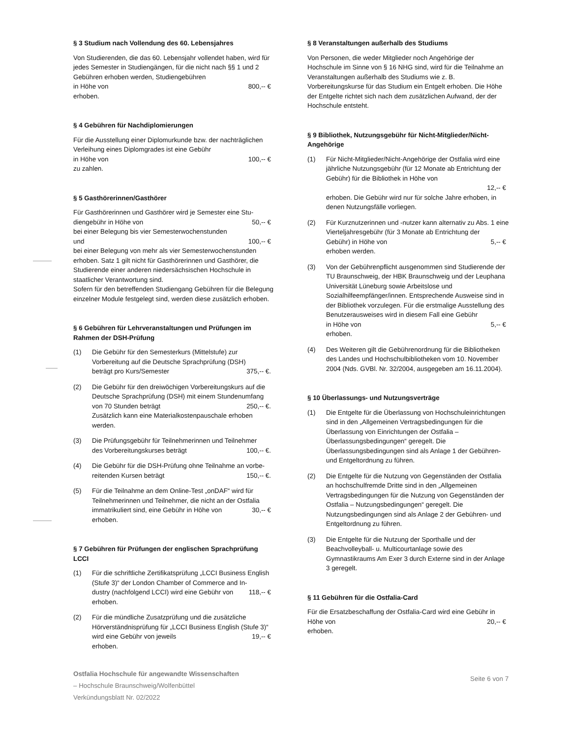§ 3 Studium nach Vollendung des 60. Lebensjahres
Von Studierenden, die das 60. Lebensjahr vollendet haben, wird für jedes Semester in Studiengängen, für die nicht nach §§ 1 und 2 Gebühren erhoben werden, Studiengebühren
in Höhe von 800,-- €
erhoben.
§ 4 Gebühren für Nachdiplomierungen
Für die Ausstellung einer Diplomurkunde bzw. der nachträglichen Verleihung eines Diplomgrades ist eine Gebühr
in Höhe von 100,-- €
zu zahlen.
§ 5 Gasthörerinnen/Gasthörer
Für Gasthörerinnen und Gasthörer wird je Semester eine Stu-
diengebühr in Höhe von 50,-- €
bei einer Belegung bis vier Semesterwochenstunden
und 100,-- €
bei einer Belegung von mehr als vier Semesterwochenstunden erhoben. Satz 1 gilt nicht für Gasthörerinnen und Gasthörer, die Studierende einer anderen niedersächsischen Hochschule in staatlicher Verantwortung sind.
Sofern für den betreffenden Studiengang Gebühren für die Belegung einzelner Module festgelegt sind, werden diese zusätzlich erhoben.
§ 6 Gebühren für Lehrveranstaltungen und Prüfungen im Rahmen der DSH-Prüfung
(1) Die Gebühr für den Semesterkurs (Mittelstufe) zur Vorbereitung auf die Deutsche Sprachprüfung (DSH)
beträgt pro Kurs/Semester 375,-- €.
(2) Die Gebühr für den dreiwöchigen Vorbereitungskurs auf die Deutsche Sprachprüfung (DSH) mit einem Stundenumfang
von 70 Stunden beträgt 250,-- €.
Zusätzlich kann eine Materialkostenpauschale erhoben werden.
(3) Die Prüfungsgebühr für Teilnehmerinnen und Teilnehmer
des Vorbereitungskurses beträgt 100,-- €.
(4) Die Gebühr für die DSH-Prüfung ohne Teilnahme an vorbe-
reitenden Kursen beträgt 150,-- €.
(5) Für die Teilnahme an dem Online-Test „onDAF“ wird für Teilnehmerinnen und Teilnehmer, die nicht an der Ostfalia
immatrikuliert sind, eine Gebühr in Höhe von 30,-- €
erhoben.
§ 7 Gebühren für Prüfungen der englischen Sprachprüfung LCCI
(1) Für die schriftliche Zertifikatsprüfung „LCCI Business English (Stufe 3)“ der London Chamber of Commerce and In-
dustry (nachfolgend LCCI) wird eine Gebühr von 118,-- €
erhoben.
(2) Für die mündliche Zusatzprüfung und die zusätzliche Hörverständnisprüfung für „LCCI Business English (Stufe 3)“wird eine Gebühr von jeweils 19,-- €
erhoben.
§ 8 Veranstaltungen außerhalb des Studiums
Von Personen, die weder Mitglieder noch Angehörige der Hochschule im Sinne von § 16 NHG sind, wird für die Teilnahme an Veranstaltungen außerhalb des Studiums wie z. B. Vorbereitungskurse für das Studium ein Entgelt erhoben. Die Höhe der Entgelte richtet sich nach dem zusätzlichen Aufwand, der der Hochschule entsteht.
§ 9 Bibliothek, Nutzungsgebühr für Nicht-Mitglieder/Nicht-Angehörige
(1) Für Nicht-Mitglieder/Nicht-Angehörige der Ostfalia wird eine jährliche Nutzungsgebühr (für 12 Monate ab Entrichtung der Gebühr) für die Bibliothek in Höhe von
12,-- €
erhoben. Die Gebühr wird nur für solche Jahre erhoben, in denen Nutzungsfälle vorliegen.
(2) Für Kurznutzerinnen und -nutzer kann alternativ zu Abs. 1 eine Vierteljahresgebühr (für 3 Monate ab Entrichtung der
Gebühr) in Höhe von 5,-- €
erhoben werden.
(3) Von der Gebührenpflicht ausgenommen sind Studierende der TU Braunschweig, der HBK Braunschweig und der Leuphana Universität Lüneburg sowie Arbeitslose und Sozialhilfeempfänger/innen. Entsprechende Ausweise sind in der Bibliothek vorzulegen. Für die erstmalige Ausstellung des Benutzerausweises wird in diesem Fall eine Gebühr
in Höhe von 5,-- €
erhoben.
(4) Des Weiteren gilt die Gebührenordnung für die Bibliotheken des Landes und Hochschulbibliotheken vom 10. November 2004 (Nds. GVBl. Nr. 32/2004, ausgegeben am 16.11.2004).
§ 10 Überlassungs- und Nutzungsverträge
(1) Die Entgelte für die Überlassung von Hochschuleinrichtungen sind in den „Allgemeinen Vertragsbedingungen für die Überlassung von Einrichtungen der Ostfalia – Überlassungsbedingungen“ geregelt. Die Überlassungsbedingungen sind als Anlage 1 der Gebühren- und Entgeltordnung zu führen.
(2) Die Entgelte für die Nutzung von Gegenständen der Ostfalia an hochschulfremde Dritte sind in den „Allgemeinen Vertragsbedingungen für die Nutzung von Gegenständen der Ostfalia – Nutzungsbedingungen“ geregelt. Die Nutzungsbedingungen sind als Anlage 2 der Gebühren- und Entgeltordnung zu führen.
(3) Die Entgelte für die Nutzung der Sporthalle und der Beachvolleyball- u. Multicourtanlage sowie des Gymnastikraums Am Exer 3 durch Externe sind in der Anlage 3 geregelt.
§ 11 Gebühren für die Ostfalia-Card
Für die Ersatzbeschaffung der Ostfalia-Card wird eine Gebühr in
Höhe von 20,-- €
erhoben.
Ostfalia Hochschule für angewandte Wissenschaften
– Hochschule Braunschweig/Wolfenbüttel
Verkündungsblatt Nr. 02/2022
Seite 6 von 7